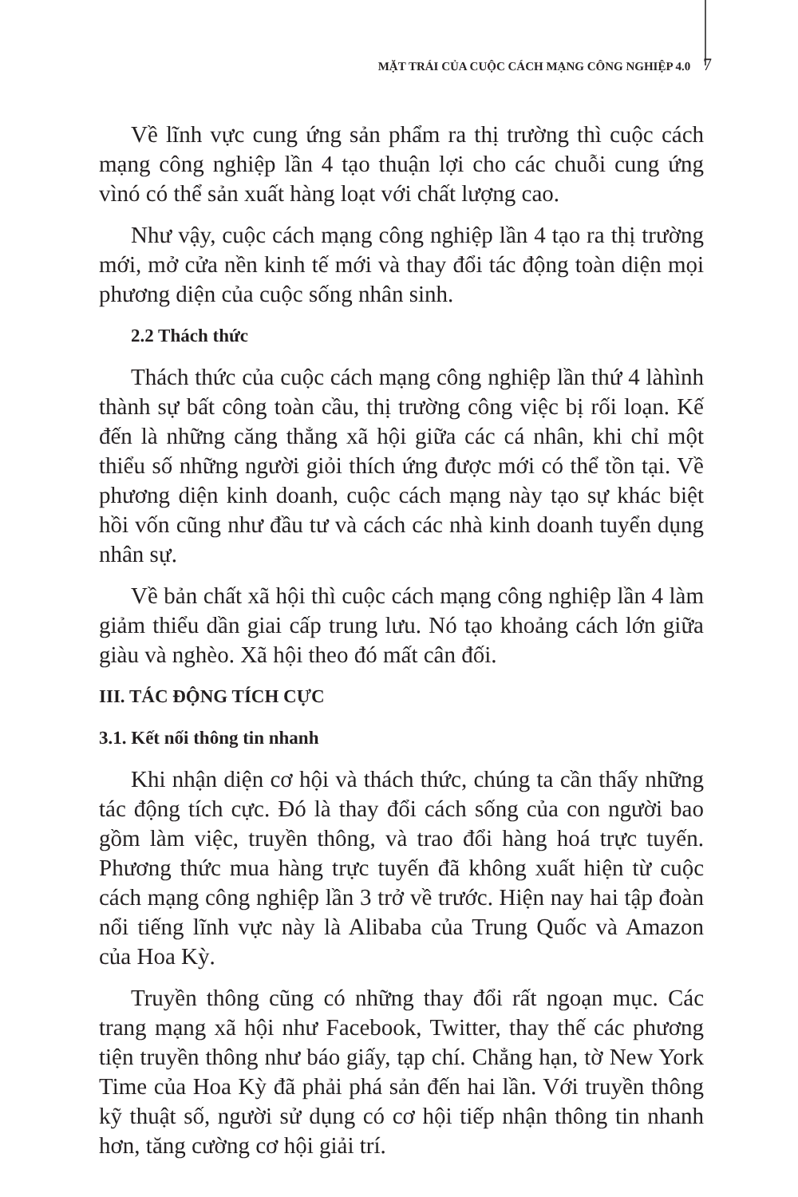MẶT TRÁI CỦA CUỘC CÁCH MẠNG CÔNG NGHIỆP 4.0 7
Về lĩnh vực cung ứng sản phẩm ra thị trường thì cuộc cách mạng công nghiệp lần 4 tạo thuận lợi cho các chuỗi cung ứng vìnó có thể sản xuất hàng loạt với chất lượng cao.
Như vậy, cuộc cách mạng công nghiệp lần 4 tạo ra thị trường mới, mở cửa nền kinh tế mới và thay đổi tác động toàn diện mọi phương diện của cuộc sống nhân sinh.
2.2 Thách thức
Thách thức của cuộc cách mạng công nghiệp lần thứ 4 làhình thành sự bất công toàn cầu, thị trường công việc bị rối loạn. Kế đến là những căng thẳng xã hội giữa các cá nhân, khi chỉ một thiểu số những người giỏi thích ứng được mới có thể tồn tại. Về phương diện kinh doanh, cuộc cách mạng này tạo sự khác biệt hồi vốn cũng như đầu tư và cách các nhà kinh doanh tuyển dụng nhân sự.
Về bản chất xã hội thì cuộc cách mạng công nghiệp lần 4 làm giảm thiểu dần giai cấp trung lưu. Nó tạo khoảng cách lớn giữa giàu và nghèo. Xã hội theo đó mất cân đối.
III. TÁC ĐỘNG TÍCH CỰC
3.1. Kết nối thông tin nhanh
Khi nhận diện cơ hội và thách thức, chúng ta cần thấy những tác động tích cực. Đó là thay đổi cách sống của con người bao gồm làm việc, truyền thông, và trao đổi hàng hoá trực tuyến. Phương thức mua hàng trực tuyến đã không xuất hiện từ cuộc cách mạng công nghiệp lần 3 trở về trước. Hiện nay hai tập đoàn nổi tiếng lĩnh vực này là Alibaba của Trung Quốc và Amazon của Hoa Kỳ.
Truyền thông cũng có những thay đổi rất ngoạn mục. Các trang mạng xã hội như Facebook, Twitter, thay thế các phương tiện truyền thông như báo giấy, tạp chí. Chẳng hạn, tờ New York Time của Hoa Kỳ đã phải phá sản đến hai lần. Với truyền thông kỹ thuật số, người sử dụng có cơ hội tiếp nhận thông tin nhanh hơn, tăng cường cơ hội giải trí.